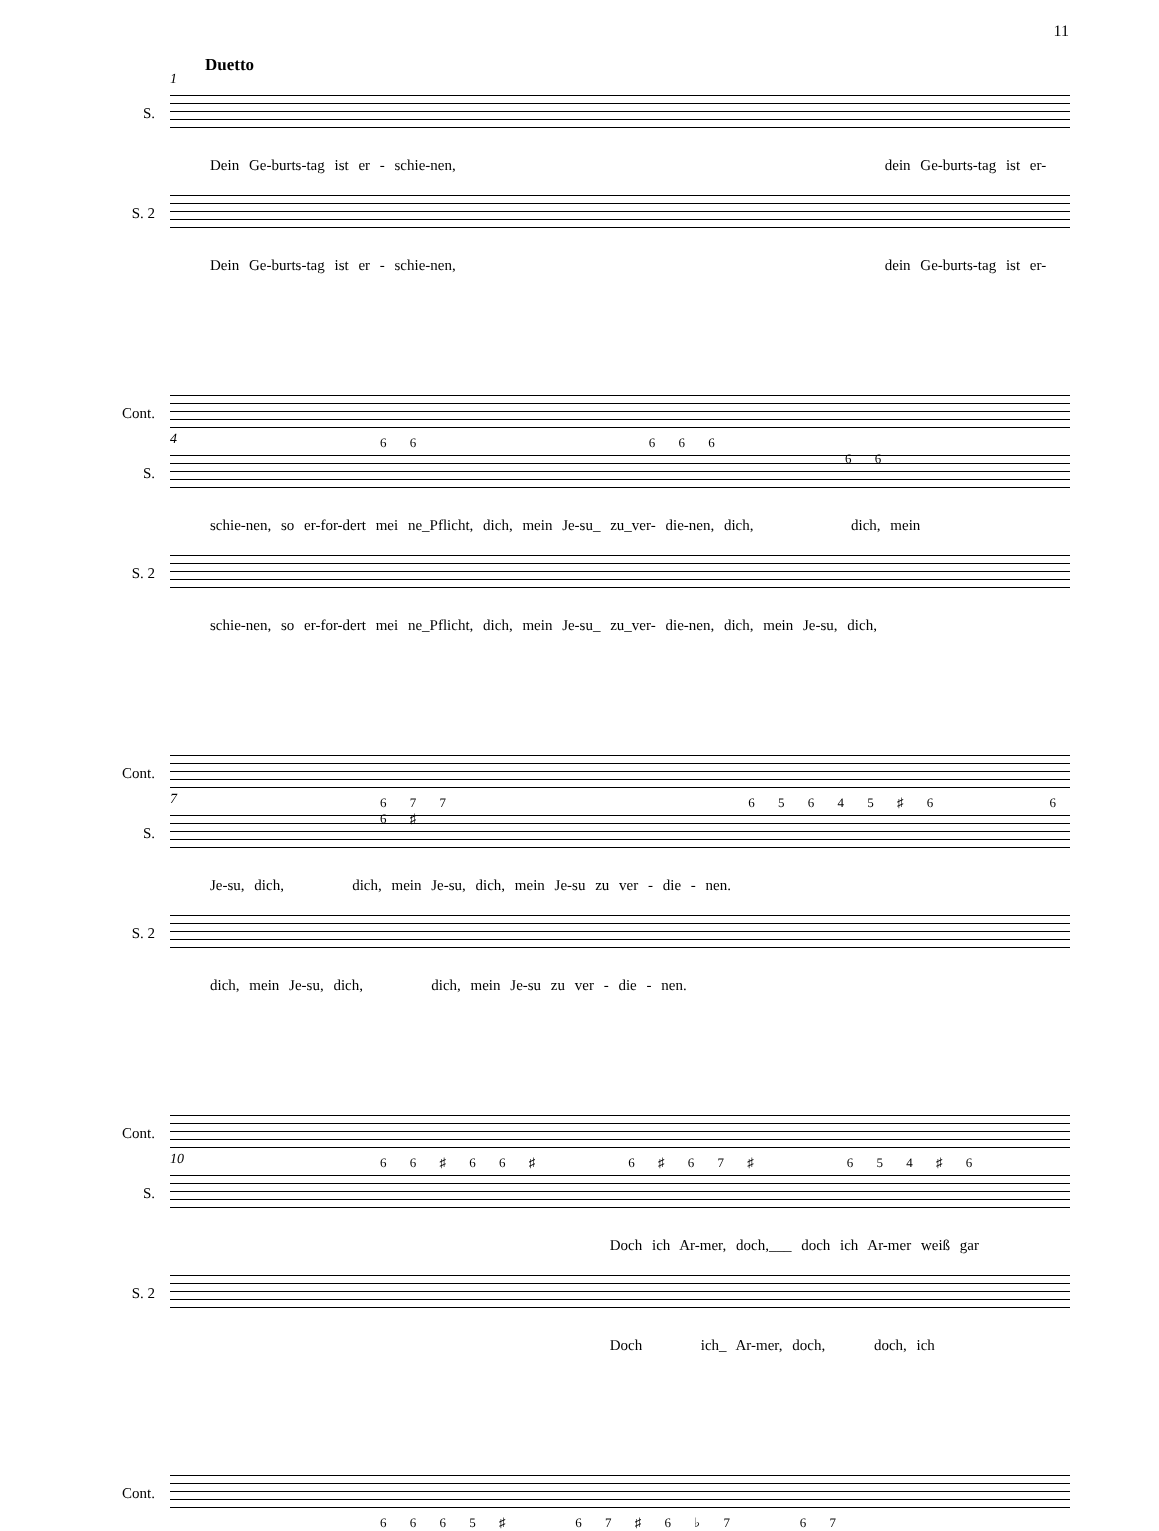11
1
Duetto
S.
Dein Ge-burts-tag ist er - schie-nen, dein Ge-burts-tag ist er-
S. 2
Dein Ge-burts-tag ist er - schie-nen, dein Ge-burts-tag ist er-
Cont.
6 6 6 6 6 6 6
4
S.
schie-nen, so er-for-dert mei ne_Pflicht, dich, mein Je-su_ zu_ver- die-nen, dich, dich, mein
S. 2
schie-nen, so er-for-dert mei ne_Pflicht, dich, mein Je-su_ zu_ver- die-nen, dich, mein Je-su, dich,
Cont.
6 7 7 6 5 6 4 5 ♯ 6 6 6 ♯
7
S.
Je-su, dich, dich, mein Je-su, dich, mein Je-su zu ver - die - nen.
S. 2
dich, mein Je-su, dich, dich, mein Je-su zu ver - die - nen.
Cont.
6 6 ♯ 6 6 ♯ 6 ♯ 6 7 ♯ 6 5 4 ♯ 6
10
S.
Doch ich Ar-mer, doch,___ doch ich Ar-mer weiß gar
S. 2
Doch ich_ Ar-mer, doch, doch, ich
Cont.
6 6 6 5 ♯ 6 7 ♯ 6 ♭ 7 6 7